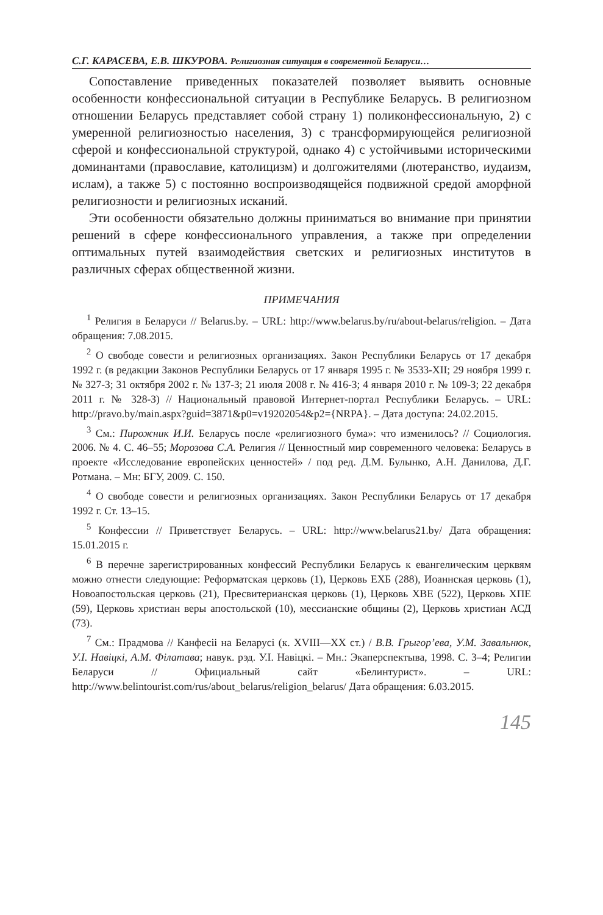С.Г. КАРАСЕВА, Е.В. ШКУРОВА. Религиозная ситуация в современной Беларуси…
Сопоставление приведенных показателей позволяет выявить основные особенности конфессиональной ситуации в Республике Беларусь. В религиозном отношении Беларусь представляет собой страну 1) поликонфессиональную, 2) с умеренной религиозностью населения, 3) с трансформирующейся религиозной сферой и конфессиональной структурой, однако 4) с устойчивыми историческими доминантами (православие, католицизм) и долгожителями (лютеранство, иудаизм, ислам), а также 5) с постоянно воспроизводящейся подвижной средой аморфной религиозности и религиозных исканий.
Эти особенности обязательно должны приниматься во внимание при принятии решений в сфере конфессионального управления, а также при определении оптимальных путей взаимодействия светских и религиозных институтов в различных сферах общественной жизни.
ПРИМЕЧАНИЯ
<sup>1</sup> Религия в Беларуси // Belarus.by. – URL: http://www.belarus.by/ru/about-belarus/religion. – Дата обращения: 7.08.2015.
<sup>2</sup> О свободе совести и религиозных организациях. Закон Республики Беларусь от 17 декабря 1992 г. (в редакции Законов Республики Беларусь от 17 января 1995 г. № 3533-XII; 29 ноября 1999 г. № 327-З; 31 октября 2002 г. № 137-З; 21 июля 2008 г. № 416-З; 4 января 2010 г. № 109-З; 22 декабря 2011 г. № 328-З) // Национальный правовой Интернет-портал Республики Беларусь. – URL: http://pravo.by/main.aspx?guid=3871&p0=v19202054&p2={NRPA}. – Дата доступа: 24.02.2015.
<sup>3</sup> См.: Пирожник И.И. Беларусь после «религиозного бума»: что изменилось? // Социология. 2006. № 4. С. 46–55; Морозова С.А. Религия // Ценностный мир современного человека: Беларусь в проекте «Исследование европейских ценностей» / под ред. Д.М. Булынко, А.Н. Данилова, Д.Г. Ротмана. – Мн: БГУ, 2009. С. 150.
<sup>4</sup> О свободе совести и религиозных организациях. Закон Республики Беларусь от 17 декабря 1992 г. Ст. 13–15.
<sup>5</sup> Конфессии // Приветствует Беларусь. – URL: http://www.belarus21.by/ Дата обращения: 15.01.2015 г.
<sup>6</sup> В перечне зарегистрированных конфессий Республики Беларусь к евангелическим церквям можно отнести следующие: Реформатская церковь (1), Церковь ЕХБ (288), Иоаннская церковь (1), Новоапостольская церковь (21), Пресвитерианская церковь (1), Церковь ХВЕ (522), Церковь ХПЕ (59), Церковь христиан веры апостольской (10), мессианские общины (2), Церковь христиан АСД (73).
<sup>7</sup> См.: Прадмова // Канфесіі на Беларусі (к. XVIII—XX ст.) / В.В. Грыгор’ева, У.М. Завальнюк, У.І. Навіцкі, А.М. Філатава; навук. рэд. У.І. Навіцкі. – Мн.: Экаперспектыва, 1998. С. 3–4; Религии Беларуси // Официальный сайт «Белинтурист». – URL: http://www.belintourist.com/rus/about_belarus/religion_belarus/ Дата обращения: 6.03.2015.
145